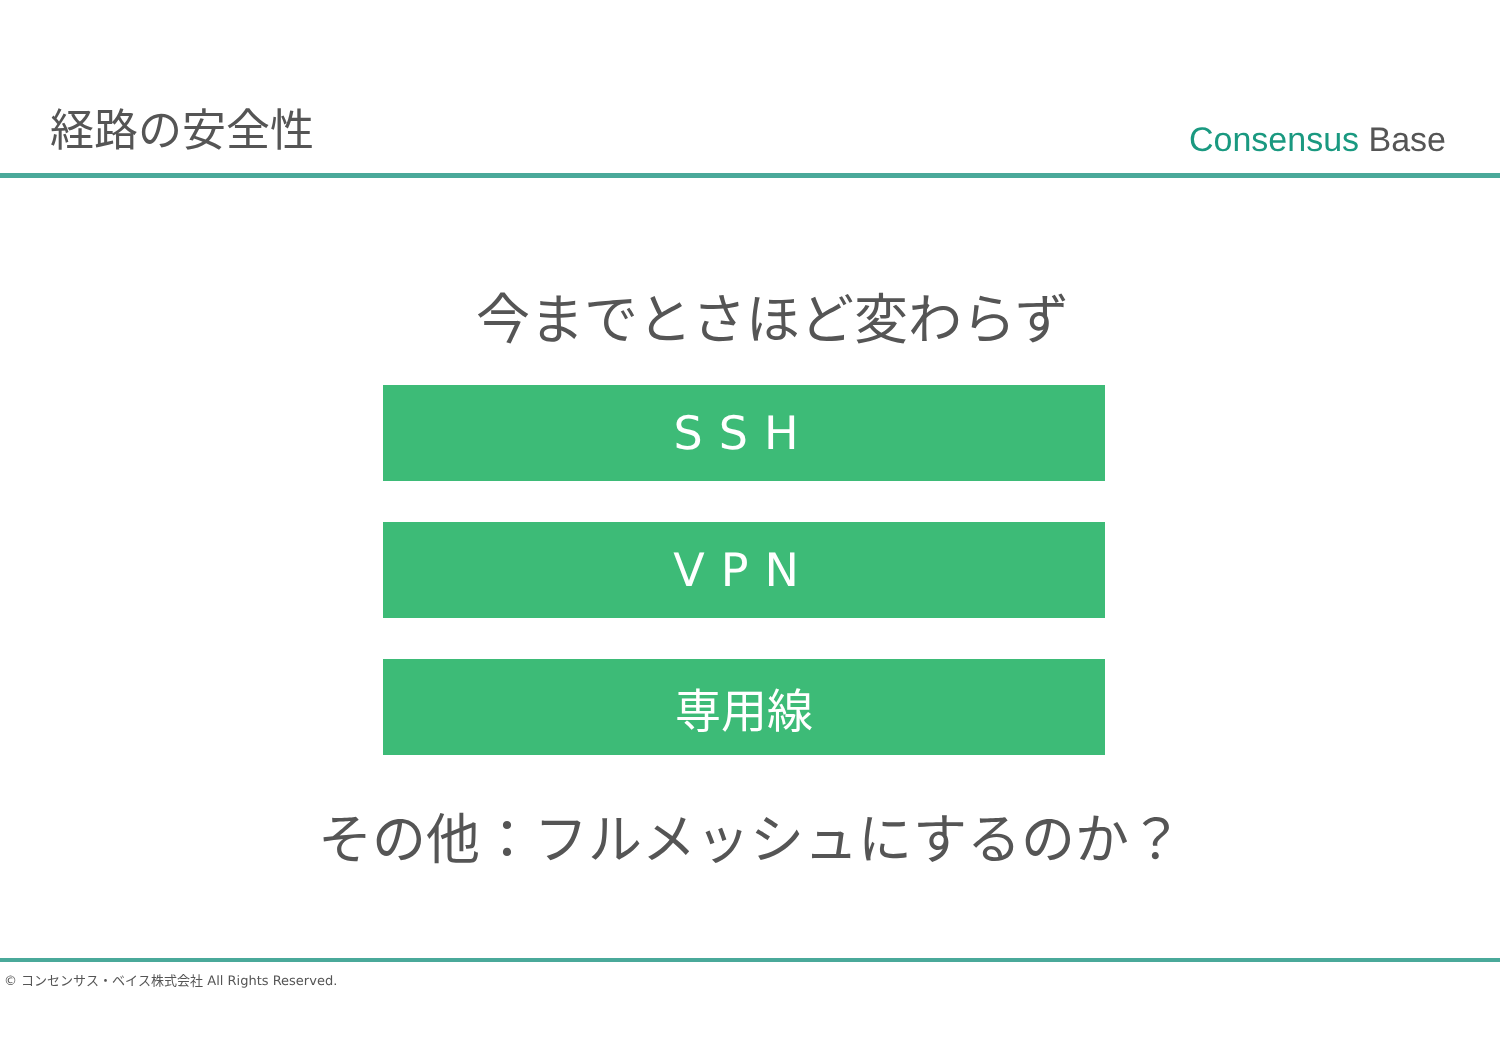経路の安全性
Consensus Base
今までとさほど変わらず
SSH
VPN
専用線
その他：フルメッシュにするのか？
© コンセンサス・ベイス株式会社 All Rights Reserved.